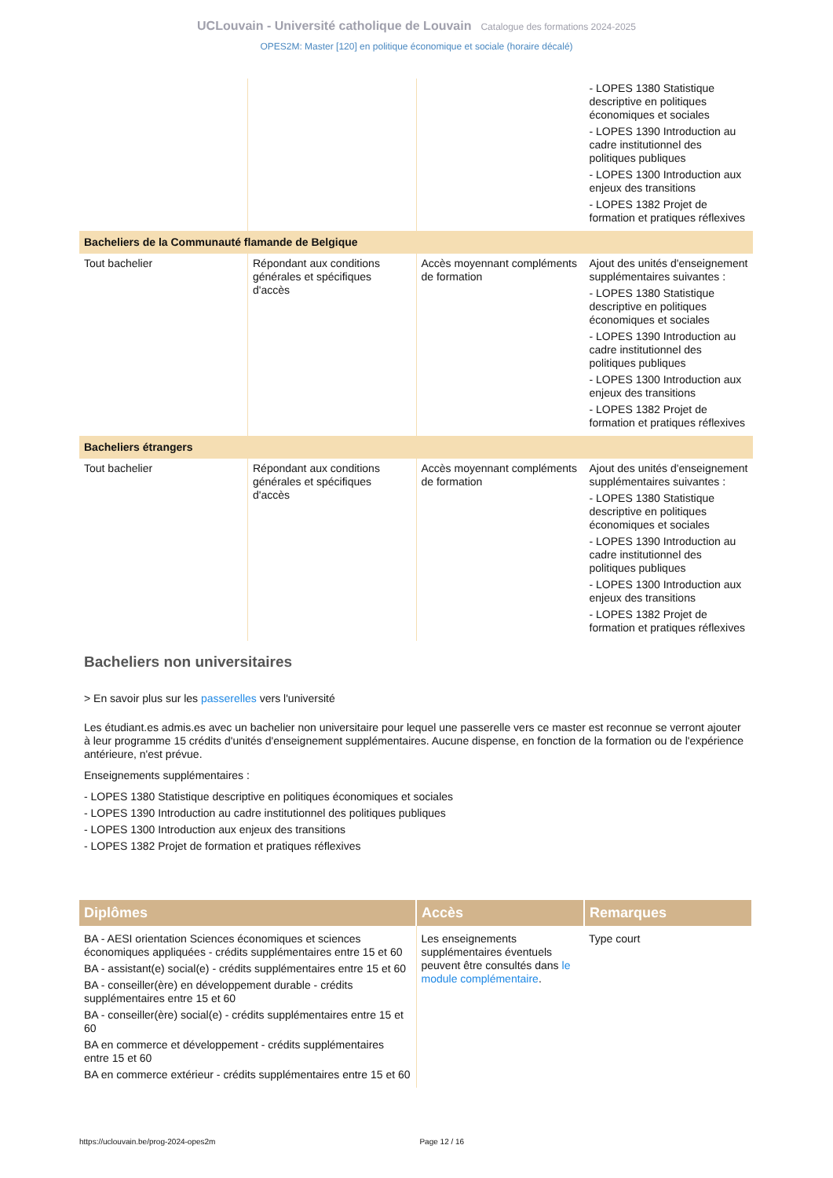UCLouvain - Université catholique de Louvain Catalogue des formations 2024-2025
OPES2M: Master [120] en politique économique et sociale (horaire décalé)
| | | | - LOPES 1380 Statistique descriptive en politiques économiques et sociales - LOPES 1390 Introduction au cadre institutionnel des politiques publiques - LOPES 1300 Introduction aux enjeux des transitions - LOPES 1382 Projet de formation et pratiques réflexives |
| Bacheliers de la Communauté flamande de Belgique | | | |
| Tout bachelier | Répondant aux conditions générales et spécifiques d'accès | Accès moyennant compléments de formation | Ajout des unités d'enseignement supplémentaires suivantes : - LOPES 1380 Statistique descriptive en politiques économiques et sociales - LOPES 1390 Introduction au cadre institutionnel des politiques publiques - LOPES 1300 Introduction aux enjeux des transitions - LOPES 1382 Projet de formation et pratiques réflexives |
| Bacheliers étrangers | | | |
| Tout bachelier | Répondant aux conditions générales et spécifiques d'accès | Accès moyennant compléments de formation | Ajout des unités d'enseignement supplémentaires suivantes : - LOPES 1380 Statistique descriptive en politiques économiques et sociales - LOPES 1390 Introduction au cadre institutionnel des politiques publiques - LOPES 1300 Introduction aux enjeux des transitions - LOPES 1382 Projet de formation et pratiques réflexives |
Bacheliers non universitaires
> En savoir plus sur les passerelles vers l'université
Les étudiant.es admis.es avec un bachelier non universitaire pour lequel une passerelle vers ce master est reconnue se verront ajouter à leur programme 15 crédits d'unités d'enseignement supplémentaires. Aucune dispense, en fonction de la formation ou de l'expérience antérieure, n'est prévue.
Enseignements supplémentaires :
- LOPES 1380 Statistique descriptive en politiques économiques et sociales
- LOPES 1390 Introduction au cadre institutionnel des politiques publiques
- LOPES 1300 Introduction aux enjeux des transitions
- LOPES 1382 Projet de formation et pratiques réflexives
| Diplômes | Accès | Remarques |
| --- | --- | --- |
| BA - AESI orientation Sciences économiques et sciences économiques appliquées - crédits supplémentaires entre 15 et 60 BA - assistant(e) social(e) - crédits supplémentaires entre 15 et 60 BA - conseiller(ère) en développement durable - crédits supplémentaires entre 15 et 60 BA - conseiller(ère) social(e) - crédits supplémentaires entre 15 et 60 BA en commerce et développement - crédits supplémentaires entre 15 et 60 BA en commerce extérieur - crédits supplémentaires entre 15 et 60 | Les enseignements supplémentaires éventuels peuvent être consultés dans le module complémentaire . | Type court |
https://uclouvain.be/prog-2024-opes2m Page 12 / 16